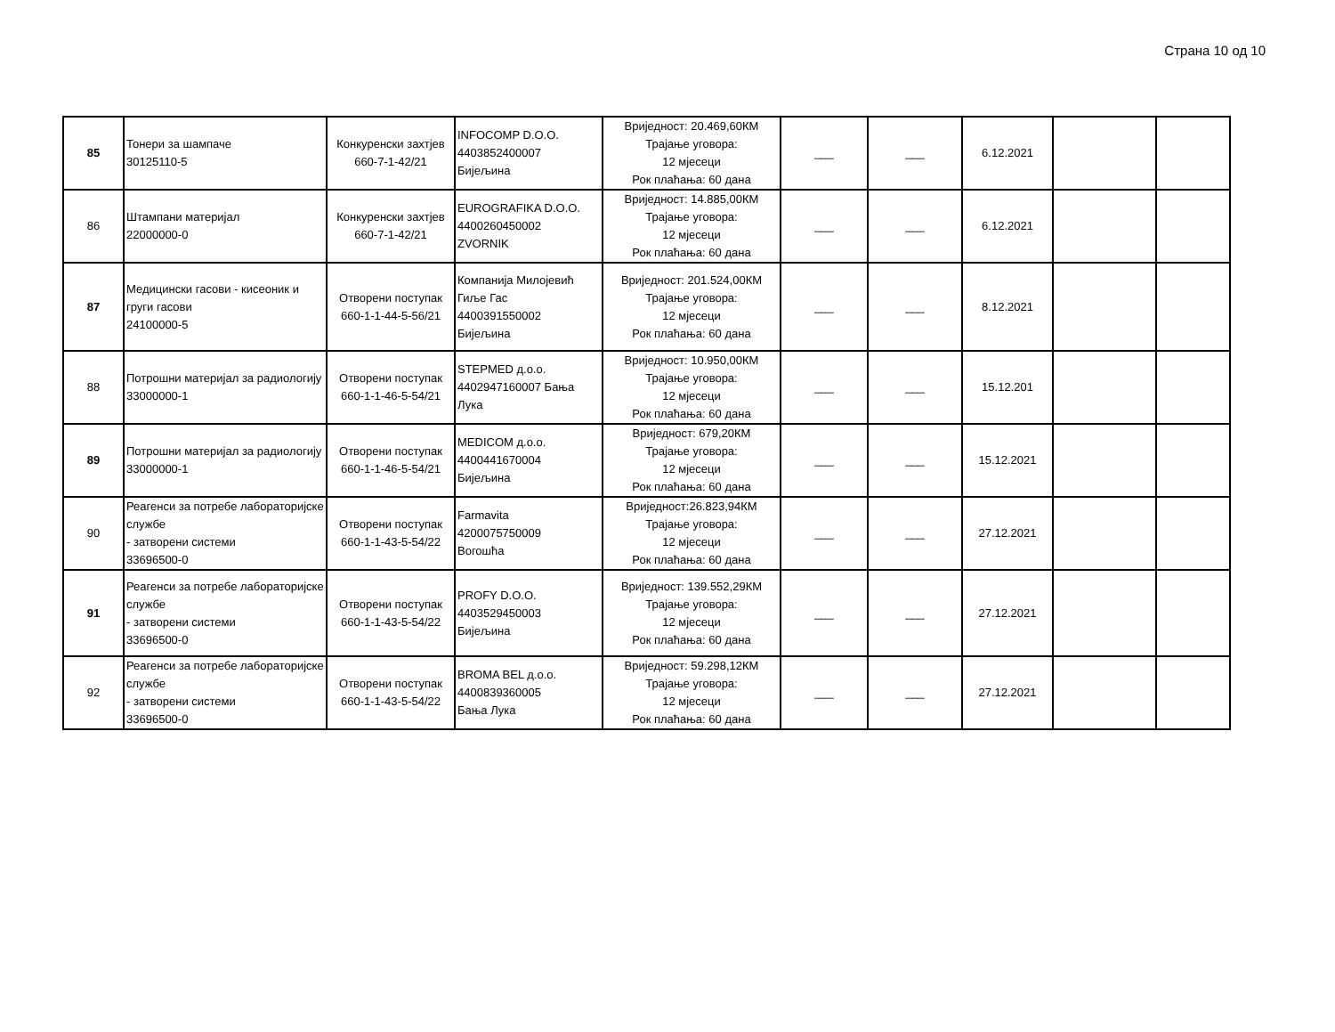Страна 10 од 10
| 85 | Тонери за шампаче 30125110-5 | Конкуренски захтјев 660-7-1-42/21 | INFOCOMP D.O.O. 4403852400007 Бијељина | Вриједност: 20.469,60КМ Трајање уговора: 12 мјесеци Рок плаћања: 60 дана | ___ | ___ | 6.12.2021 | | |
| 86 | Штампани материјал 22000000-0 | Конкуренски захтјев 660-7-1-42/21 | EUROGRAFIKA D.O.O. 4400260450002 ZVORNIK | Вриједност: 14.885,00КМ Трајање уговора: 12 мјесеци Рок плаћања: 60 дана | ___ | ___ | 6.12.2021 | | |
| 87 | Медицински гасови - кисеоник и груги гасови 24100000-5 | Отворени поступак 660-1-1-44-5-56/21 | Компанија Милојевић Гиље Гас 4400391550002 Бијељина | Вриједност: 201.524,00КМ Трајање уговора: 12 мјесеци Рок плаћања: 60 дана | ___ | ___ | 8.12.2021 | | |
| 88 | Потрошни материјал за радиологију 33000000-1 | Отворени поступак 660-1-1-46-5-54/21 | STEPMED д.о.о. 4402947160007 Бања Лука | Вриједност: 10.950,00КМ Трајање уговора: 12 мјесеци Рок плаћања: 60 дана | ___ | ___ | 15.12.201 | | |
| 89 | Потрошни материјал за радиологију 33000000-1 | Отворени поступак 660-1-1-46-5-54/21 | MEDICOM д.о.о. 4400441670004 Бијељина | Вриједност: 679,20КМ Трајање уговора: 12 мјесеци Рок плаћања: 60 дана | ___ | ___ | 15.12.2021 | | |
| 90 | Реагенси за потребе лабораторијске службе - затворени системи 33696500-0 | Отворени поступак 660-1-1-43-5-54/22 | Farmavita 4200075750009 Вогошћа | Вриједност:26.823,94КМ Трајање уговора: 12 мјесеци Рок плаћања: 60 дана | ___ | ___ | 27.12.2021 | | |
| 91 | Реагенси за потребе лабораторијске службе - затворени системи 33696500-0 | Отворени поступак 660-1-1-43-5-54/22 | PROFY D.O.O. 4403529450003 Бијељина | Вриједност: 139.552,29КМ Трајање уговора: 12 мјесеци Рок плаћања: 60 дана | ___ | ___ | 27.12.2021 | | |
| 92 | Реагенси за потребе лабораторијске службе - затворени системи 33696500-0 | Отворени поступак 660-1-1-43-5-54/22 | BROMA BEL д.о.о. 4400839360005 Бања Лука | Вриједност: 59.298,12КМ Трајање уговора: 12 мјесеци Рок плаћања: 60 дана | ___ | ___ | 27.12.2021 | | |